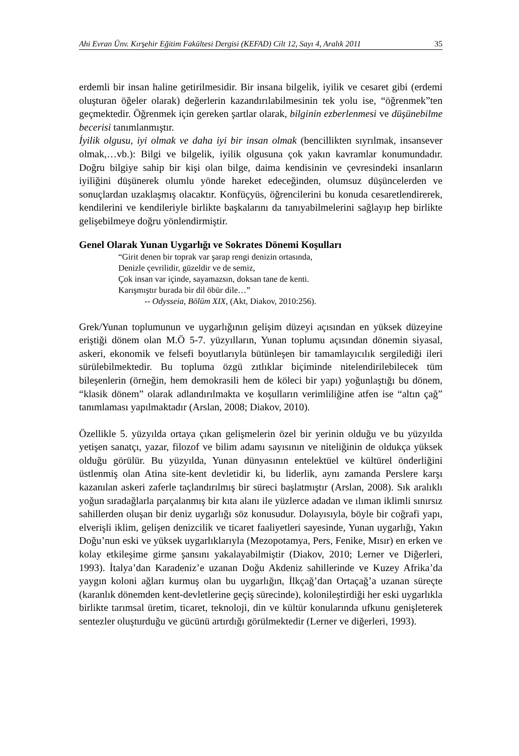Ahi Evran Ünv. Kırşehir Eğitim Fakültesi Dergisi (KEFAD) Cilt 12, Sayı 4, Aralık 2011 35
erdemli bir insan haline getirilmesidir. Bir insana bilgelik, iyilik ve cesaret gibi (erdemi oluşturan öğeler olarak) değerlerin kazandırılabilmesinin tek yolu ise, “öğrenmek”ten geçmektedir. Öğrenmek için gereken şartlar olarak, bilginin ezberlenmesi ve düşünebilme becerisi tanımlanmıştır.
İyilik olgusu, iyi olmak ve daha iyi bir insan olmak (bencillikten sıyrılmak, insansever olmak,…vb.): Bilgi ve bilgelik, iyilik olgusuna çok yakın kavramlar konumundadır. Doğru bilgiye sahip bir kişi olan bilge, daima kendisinin ve çevresindeki insanların iyiliğini düşünerek olumlu yönde hareket edeceğinden, olumsuz düşüncelerden ve sonuçlardan uzaklaşmış olacaktır. Konfüçyüs, öğrencilerini bu konuda cesaretlendirerek, kendilerini ve kendileriyle birlikte başkalarını da tanıyabilmelerini sağlayıp hep birlikte gelişebilmeye doğru yönlendirmiştir.
Genel Olarak Yunan Uygarlığı ve Sokrates Dönemi Koşulları
“Girit denen bir toprak var şarap rengi denizin ortasında,
Denizle çevrilidir, güzeldir ve de semiz,
Çok insan var içinde, sayamazsın, doksan tane de kenti.
Karışmıştır burada bir dil öbür dile…”
-- Odysseia, Bölüm XIX, (Akt, Diakov, 2010:256).
Grek/Yunan toplumunun ve uygarlığının gelişim düzeyi açısından en yüksek düzeyine eriştiği dönem olan M.Ö 5-7. yüzyılların, Yunan toplumu açısından dönemin siyasal, askeri, ekonomik ve felsefi boyutlarıyla bütünleşen bir tamamlayıcılık sergilediği ileri sürülebilmektedir. Bu topluma özgü zıtlıklar biçiminde nitelendirilebilecek tüm bileşenlerin (örneğin, hem demokrasili hem de köleci bir yapı) yoğunlaştığı bu dönem, “klasik dönem” olarak adlandırılmakta ve koşulların verimliliğine atfen ise “altın çağ” tanımlaması yapılmaktadır (Arslan, 2008; Diakov, 2010).
Özellikle 5. yüzyılda ortaya çıkan gelişmelerin özel bir yerinin olduğu ve bu yüzyılda yetişen sanatçı, yazar, filozof ve bilim adamı sayısının ve niteliğinin de oldukça yüksek olduğu görülür. Bu yüzyılda, Yunan dünyasının entelektüel ve kültürel önderliğini üstlenmiş olan Atina site-kent devletidir ki, bu liderlik, aynı zamanda Perslere karşı kazanılan askeri zaferle taçlandırılmış bir süreci başlatmıştır (Arslan, 2008). Sık aralıklı yoğun sıradağlarla parçalanmış bir kıta alanı ile yüzlerce adadan ve ılıman iklimli sınırsız sahillerden oluşan bir deniz uygarlığı söz konusudur. Dolayısıyla, böyle bir coğrafi yapı, elverişli iklim, gelişen denizcilik ve ticaret faaliyetleri sayesinde, Yunan uygarlığı, Yakın Doğu’nun eski ve yüksek uygarlıklarıyla (Mezopotamya, Pers, Fenike, Mısır) en erken ve kolay etkileşime girme şansını yakalayabilmiştir (Diakov, 2010; Lerner ve Diğerleri, 1993). İtalya’dan Karadeniz’e uzanan Doğu Akdeniz sahillerinde ve Kuzey Afrika’da yaygın koloni ağları kurmuş olan bu uygarlığın, İlkçağ’dan Ortaçağ’a uzanan süreçte (karanlık dönemden kent-devletlerine geçiş sürecinde), kolonileştirdiği her eski uygarlıkla birlikte tarımsal üretim, ticaret, teknoloji, din ve kültür konularında ufkunu genişleterek sentezler oluşturduğu ve gücünü artırdığı görülmektedir (Lerner ve diğerleri, 1993).